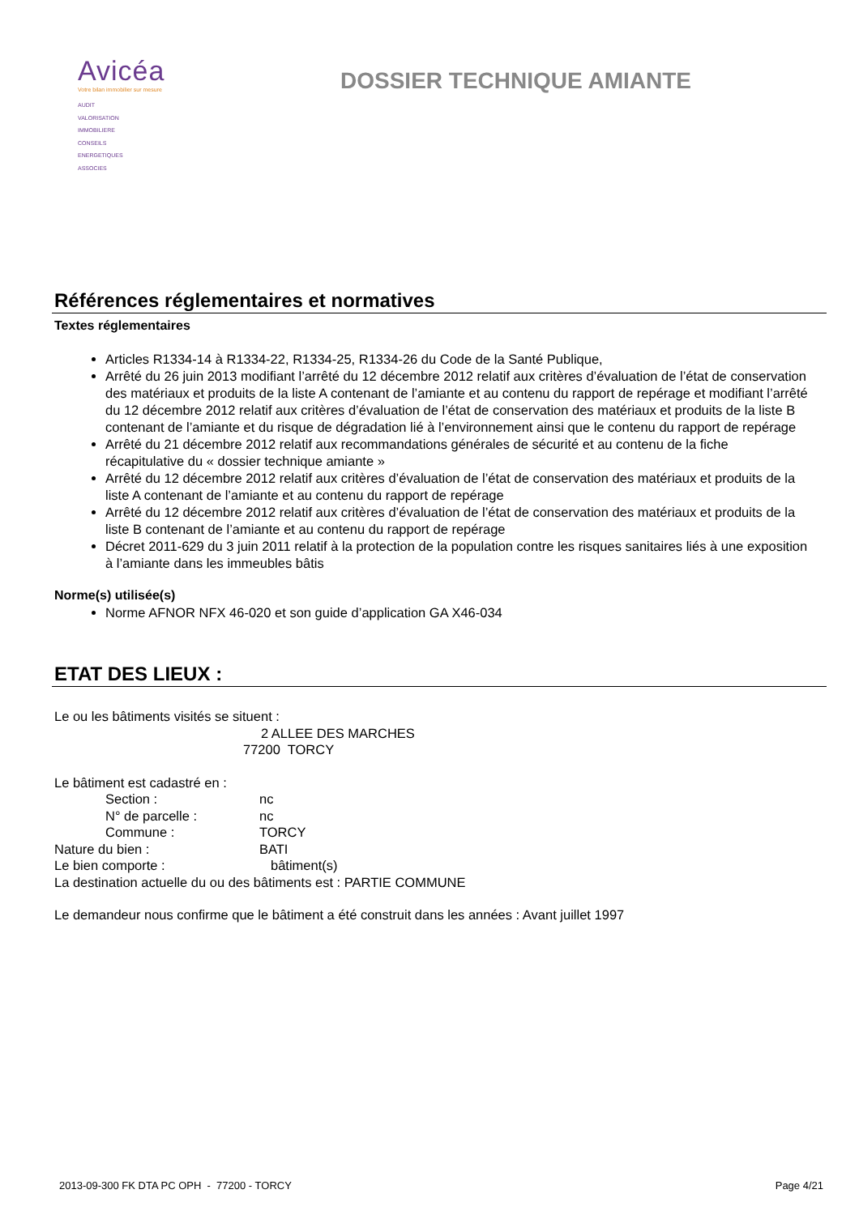Avicéa
Votre bilan immobilier sur mesure
AUDIT
VALORISATION
IMMOBILIERE
CONSEILS
ENERGETIQUES
ASSOCIES
DOSSIER TECHNIQUE AMIANTE
Références réglementaires et normatives
Textes réglementaires
Articles R1334-14 à R1334-22, R1334-25, R1334-26 du Code de la Santé Publique,
Arrêté du 26 juin 2013 modifiant l’arrêté du 12 décembre 2012 relatif aux critères d’évaluation de l’état de conservation des matériaux et produits de la liste A contenant de l’amiante et au contenu du rapport de repérage et modifiant l’arrêté du 12 décembre 2012 relatif aux critères d’évaluation de l’état de conservation des matériaux et produits de la liste B contenant de l’amiante et du risque de dégradation lié à l’environnement ainsi que le contenu du rapport de repérage
Arrêté du 21 décembre 2012 relatif aux recommandations générales de sécurité et au contenu de la fiche récapitulative du « dossier technique amiante »
Arrêté du 12 décembre 2012 relatif aux critères d’évaluation de l’état de conservation des matériaux et produits de la liste A contenant de l’amiante et au contenu du rapport de repérage
Arrêté du 12 décembre 2012 relatif aux critères d’évaluation de l’état de conservation des matériaux et produits de la liste B contenant de l’amiante et au contenu du rapport de repérage
Décret 2011-629 du 3 juin 2011 relatif à la protection de la population contre les risques sanitaires liés à une exposition à l’amiante dans les immeubles bâtis
Norme(s) utilisée(s)
Norme AFNOR NFX 46-020 et son guide d’application GA X46-034
ETAT DES LIEUX :
Le ou les bâtiments visités se situent :
2 ALLEE DES MARCHES
77200 TORCY
Le bâtiment est cadastré en :
Section : nc
N° de parcelle : nc
Commune : TORCY
Nature du bien : BATI
Le bien comporte : bâtiment(s)
La destination actuelle du ou des bâtiments est : PARTIE COMMUNE
Le demandeur nous confirme que le bâtiment a été construit dans les années : Avant juillet 1997
2013-09-300 FK DTA PC OPH - 77200 - TORCY Page 4/21